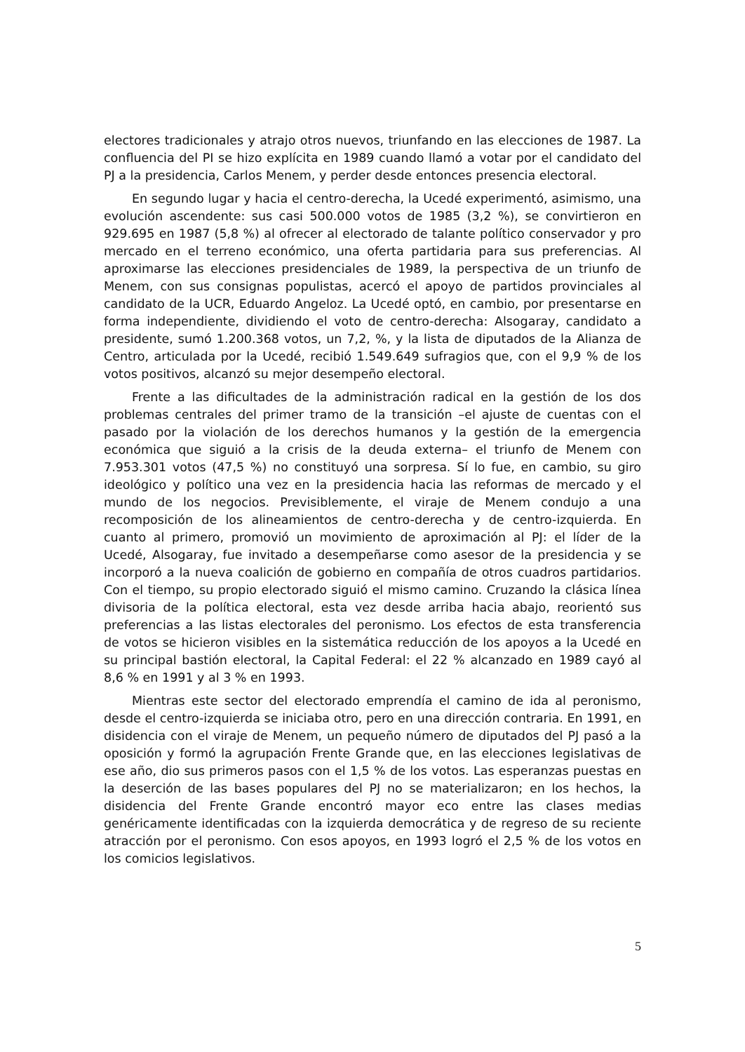electores tradicionales y atrajo otros nuevos, triunfando en las elecciones de 1987. La confluencia del PI se hizo explícita en 1989 cuando llamó a votar por el candidato del PJ a la presidencia, Carlos Menem, y perder desde entonces presencia electoral.
En segundo lugar y hacia el centro-derecha, la Ucedé experimentó, asimismo, una evolución ascendente: sus casi 500.000 votos de 1985 (3,2 %), se convirtieron en 929.695 en 1987 (5,8 %) al ofrecer al electorado de talante político conservador y pro mercado en el terreno económico, una oferta partidaria para sus preferencias. Al aproximarse las elecciones presidenciales de 1989, la perspectiva de un triunfo de Menem, con sus consignas populistas, acercó el apoyo de partidos provinciales al candidato de la UCR, Eduardo Angeloz. La Ucedé optó, en cambio, por presentarse en forma independiente, dividiendo el voto de centro-derecha: Alsogaray, candidato a presidente, sumó 1.200.368 votos, un 7,2, %, y la lista de diputados de la Alianza de Centro, articulada por la Ucedé, recibió 1.549.649 sufragios que, con el 9,9 % de los votos positivos, alcanzó su mejor desempeño electoral.
Frente a las dificultades de la administración radical en la gestión de los dos problemas centrales del primer tramo de la transición –el ajuste de cuentas con el pasado por la violación de los derechos humanos y la gestión de la emergencia económica que siguió a la crisis de la deuda externa– el triunfo de Menem con 7.953.301 votos (47,5 %) no constituyó una sorpresa. Sí lo fue, en cambio, su giro ideológico y político una vez en la presidencia hacia las reformas de mercado y el mundo de los negocios. Previsiblemente, el viraje de Menem condujo a una recomposición de los alineamientos de centro-derecha y de centro-izquierda. En cuanto al primero, promovió un movimiento de aproximación al PJ: el líder de la Ucedé, Alsogaray, fue invitado a desempeñarse como asesor de la presidencia y se incorporó a la nueva coalición de gobierno en compañía de otros cuadros partidarios. Con el tiempo, su propio electorado siguió el mismo camino. Cruzando la clásica línea divisoria de la política electoral, esta vez desde arriba hacia abajo, reorientó sus preferencias a las listas electorales del peronismo. Los efectos de esta transferencia de votos se hicieron visibles en la sistemática reducción de los apoyos a la Ucedé en su principal bastión electoral, la Capital Federal: el 22 % alcanzado en 1989 cayó al 8,6 % en 1991 y al 3 % en 1993.
Mientras este sector del electorado emprendía el camino de ida al peronismo, desde el centro-izquierda se iniciaba otro, pero en una dirección contraria. En 1991, en disidencia con el viraje de Menem, un pequeño número de diputados del PJ pasó a la oposición y formó la agrupación Frente Grande que, en las elecciones legislativas de ese año, dio sus primeros pasos con el 1,5 % de los votos. Las esperanzas puestas en la deserción de las bases populares del PJ no se materializaron; en los hechos, la disidencia del Frente Grande encontró mayor eco entre las clases medias genéricamente identificadas con la izquierda democrática y de regreso de su reciente atracción por el peronismo. Con esos apoyos, en 1993 logró el 2,5 % de los votos en los comicios legislativos.
5